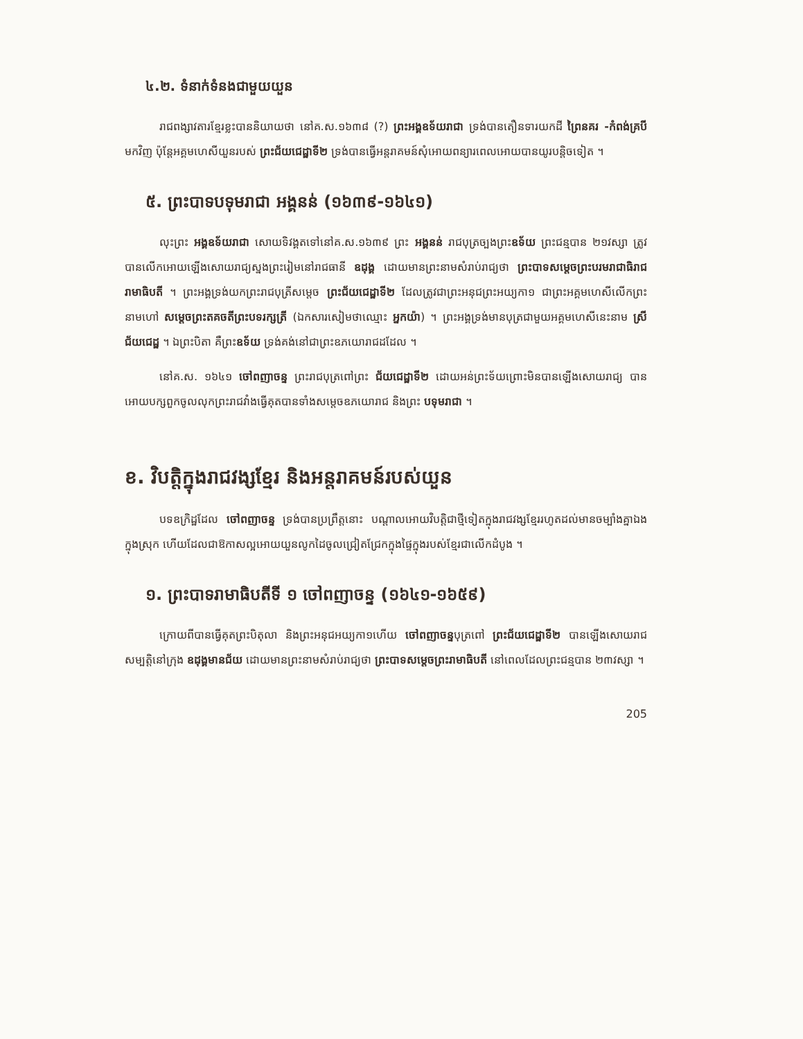៤.២. ទំនាក់ទំនងជាមួយយួន
រាជពង្សាវតារខ្មែរខ្លះបាននិយាយថា នៅគ.ស.១៦៣៨ (?) ព្រះអង្គឧទ័យរាជា ទ្រង់បានតឿនទារយកដី ព្រៃនគរ -កំពង់គ្របី មកវិញ ប៉ុន្តែអគ្គមហេសីយួនរបស់ ព្រះជ័យជេដ្ឋាទី២ ទ្រង់បានធ្វើអន្តរាគមន៍សុំអោយពន្យារពេលអោយបានយូរបន្តិចទៀត ។
៥. ព្រះបាទបទុមរាជា អង្គនន់ (១៦៣៩-១៦៤១)
លុះព្រះ អង្គឧទ័យរាជា សោយទិវង្គតទៅនៅគ.ស.១៦៣៩ ព្រះ អង្គនន់ រាជបុត្រច្បងព្រះឧទ័យ ព្រះជន្មបាន ២១វស្សា ត្រូវបានលើកអោយឡើងសោយរាជ្យស្នងព្រះរៀមនៅរាជធានី ឧដុង្គ ដោយមានព្រះនាមសំរាប់រាជ្យថា ព្រះបាទសម្តេចព្រះបរមរាជាធិរាជរាមាធិបតី ។ ព្រះអង្គទ្រង់យកព្រះរាជបុត្រីសម្តេច ព្រះជ័យជេដ្ឋាទី២ ដែលត្រូវជាព្រះអនុជព្រះអយ្យកា១ ជាព្រះអគ្គមហេសីលើកព្រះនាមហៅ សម្តេចព្រះតគចតីព្រះបទរក្សត្រី (ឯកសារសៀមថាឈ្មោះ អ្នកយ៉ា) ។ ព្រះអង្គទ្រង់មានបុត្រជាមួយអគ្គមហេសីនេះនាម ស្រីជ័យជេដ្ឋ ។ ឯព្រះបិតា គឺព្រះឧទ័យ ទ្រង់គង់នៅជាព្រះឧភយោរាជដដែល ។
នៅគ.ស. ១៦៤១ ចៅពញាចន្ទ ព្រះរាជបុត្រពៅព្រះ ជ័យជេដ្ឋាទី២ ដោយអន់ព្រះទ័យព្រោះមិនបានឡើងសោយរាជ្យ បានអោយបក្សពួកចូលលុកព្រះរាជវាំងធ្វើគុតបានទាំងសម្តេចឧភយោរាជ និងព្រះ បទុមរាជា ។
ខ. វិបត្តិក្នុងរាជវង្សខ្មែរ និងអន្តរាគមន៍របស់យួន
បទឧក្រិដ្ឋដែល ចៅពញាចន្ទ ទ្រង់បានប្រព្រឹត្តនោះ បណ្តាលអោយវិបត្តិជាថ្មីទៀតក្នុងរាជវង្សខ្មែររហូតដល់មានចម្បាំងគ្នាឯងក្នុងស្រុក ហើយដែលជាឱកាសល្អអោយយួនលូកដៃចូលជ្រៀតជ្រែកក្នុងផ្ទៃក្នុងរបស់ខ្មែរជាលើកដំបូង ។
១. ព្រះបាទរាមាធិបតីទី ១ ចៅពញាចន្ទ (១៦៤១-១៦៥៩)
ក្រោយពីបានធ្វើគុតព្រះបិតុលា និងព្រះអនុជអយ្យកា១ហើយ ចៅពញាចន្ទបុត្រពៅ ព្រះជ័យជេដ្ឋាទី២ បានឡើងសោយរាជសម្បត្តិនៅក្រុង ឧដុង្គមានជ័យ ដោយមានព្រះនាមសំរាប់រាជ្យថា ព្រះបាទសម្តេចព្រះរាមាធិបតី នៅពេលដែលព្រះជន្មបាន ២៣វស្សា ។
205